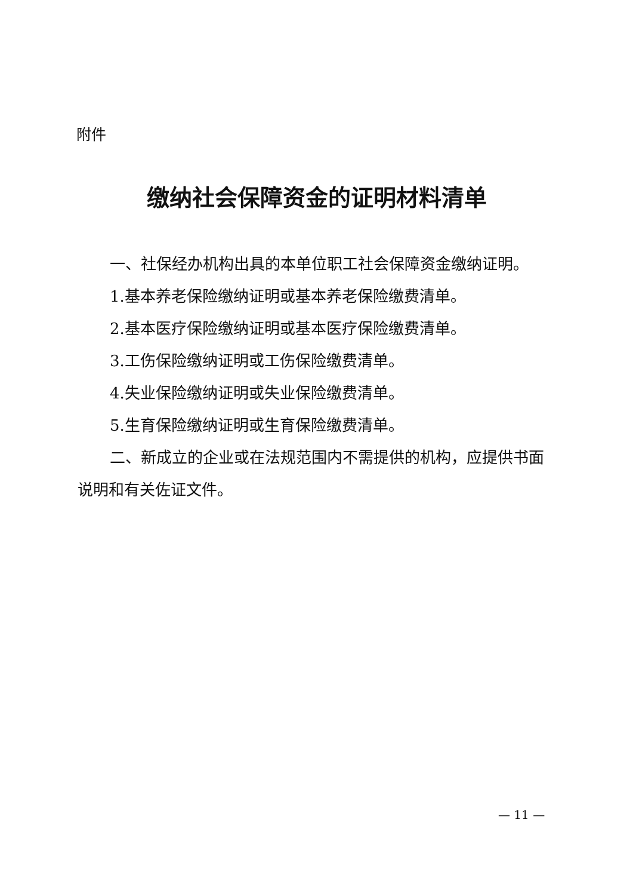附件
缴纳社会保障资金的证明材料清单
一、社保经办机构出具的本单位职工社会保障资金缴纳证明。
1.基本养老保险缴纳证明或基本养老保险缴费清单。
2.基本医疗保险缴纳证明或基本医疗保险缴费清单。
3.工伤保险缴纳证明或工伤保险缴费清单。
4.失业保险缴纳证明或失业保险缴费清单。
5.生育保险缴纳证明或生育保险缴费清单。
二、新成立的企业或在法规范围内不需提供的机构，应提供书面说明和有关佐证文件。
— 11 —